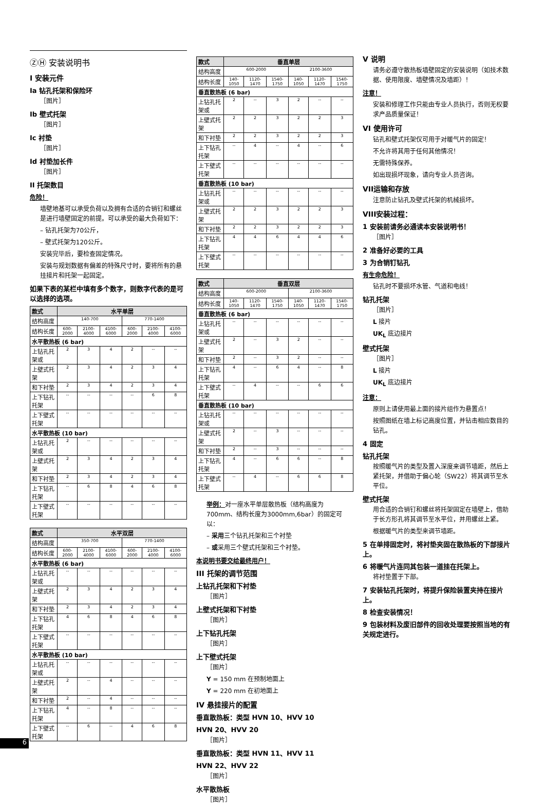ⓏⒽ 安装说明书
I 安装元件
Ia 钻孔托架和保险环
［图片］
Ib 壁式托架
［图片］
Ic 衬垫
［图片］
Id 衬垫加长件
［图片］
II 托架数目
危险！
墙壁地基可以承受负荷以及拥有合适的合销钉和螺丝是进行墙壁固定的前提。可以承受的最大负荷如下：
– 钻孔托架为70公斤，
– 壁式托架为120公斤。
安装完毕后，要检查固定情况。
安装与规划数据有偏差的特殊尺寸时，要将所有的悬挂接片和托架一起固定。
如果下表的某栏中填有多个数字，则数字代表的是可以选择的选项。
| 款式 | 水平单层 | | | | | |
| --- | --- | --- | --- | --- | --- | --- |
| 结构高度 | 140-700 | | | 770-1400 | | |
| 结构长度 | 600-2000 | 2100-4000 | 4100-6000 | 600-2000 | 2100-4000 | 4100-6000 |
| 水平散热板 (6 bar) | | | | | | |
| 上钻孔托架或 | 2 | 3 | 4 | 2 | -- | -- |
| 上壁式托架 | 2 | 3 | 4 | 2 | 3 | 4 |
| 和下衬垫 | 2 | 3 | 4 | 2 | 3 | 4 |
| 上下钻孔托架 | -- | -- | -- | -- | 6 | 8 |
| 上下壁式托架 | -- | -- | -- | -- | -- | -- |
| 水平散热板 (10 bar) | | | | | | |
| 上钻孔托架或 | 2 | -- | -- | -- | -- | -- |
| 上壁式托架 | 2 | 3 | 4 | 2 | 3 | 4 |
| 和下衬垫 | 2 | 3 | 4 | 2 | 3 | 4 |
| 上下钻孔托架 | -- | 6 | 8 | 4 | 6 | 8 |
| 上下壁式托架 | -- | -- | -- | -- | -- | -- |
| 款式 | 水平双层 | | | | | |
| --- | --- | --- | --- | --- | --- | --- |
| 结构高度 | 350-700 | | | 770-1400 | | |
| 结构长度 | 600-2000 | 2100-4000 | 4100-6000 | 600-2000 | 2100-4000 | 4100-6000 |
| 水平散热板 (6 bar) | | | | | | |
| 上钻孔托架或 | -- | -- | -- | -- | -- | -- |
| 上壁式托架 | 2 | 3 | 4 | 2 | 3 | 4 |
| 和下衬垫 | 2 | 3 | 4 | 2 | 3 | 4 |
| 上下钻孔托架 | 4 | 6 | 8 | 4 | 6 | 8 |
| 上下壁式托架 | -- | -- | -- | -- | -- | -- |
| 水平散热板 (10 bar) | | | | | | |
| 上钻孔托架或 | -- | -- | -- | -- | -- | -- |
| 上壁式托架 | 2 | -- | 4 | -- | -- | -- |
| 和下衬垫 | 2 | -- | 4 | -- | -- | -- |
| 上下钻孔托架 | 4 | -- | 8 | -- | -- | -- |
| 上下壁式托架 | -- | 6 | -- | 4 | 6 | 8 |
| 款式 | 垂直单层 | | | | | |
| --- | --- | --- | --- | --- | --- | --- |
| 结构高度 | 600-2000 | | | 2100-3600 | | |
| 结构长度 | 140-1050 | 1120-1470 | 1540-1750 | 140-1050 | 1120-1470 | 1540-1750 |
| 垂直散热板 (6 bar) | | | | | | |
| 上钻孔托架或 | 2 | -- | 3 | 2 | -- | -- |
| 上壁式托架 | 2 | 2 | 3 | 2 | 2 | 3 |
| 和下衬垫 | 2 | 2 | 3 | 2 | 2 | 3 |
| 上下钻孔托架 | -- | 4 | -- | 4 | -- | 6 |
| 上下壁式托架 | -- | -- | -- | -- | -- | -- |
| 垂直散热板 (10 bar) | | | | | | |
| 上钻孔托架或 | -- | -- | -- | -- | -- | -- |
| 上壁式托架 | 2 | 2 | 3 | 2 | 2 | 3 |
| 和下衬垫 | 2 | 2 | 3 | 2 | 2 | 3 |
| 上下钻孔托架 | 4 | 4 | 6 | 4 | 4 | 6 |
| 上下壁式托架 | -- | -- | -- | -- | -- | -- |
| 款式 | 垂直双层 | | | | | |
| --- | --- | --- | --- | --- | --- | --- |
| 结构高度 | 600-2000 | | | 2100-3600 | | |
| 结构长度 | 140-1050 | 1120-1470 | 1540-1750 | 140-1050 | 1120-1470 | 1540-1750 |
| 垂直散热板 (6 bar) | | | | | | |
| 上钻孔托架或 | -- | -- | -- | -- | -- | -- |
| 上壁式托架 | 2 | -- | 3 | 2 | -- | -- |
| 和下衬垫 | 2 | -- | 3 | 2 | -- | -- |
| 上下钻孔托架 | 4 | -- | 6 | 4 | -- | 8 |
| 上下壁式托架 | -- | 4 | -- | -- | 6 | 6 |
| 垂直散热板 (10 bar) | | | | | | |
| 上钻孔托架或 | -- | -- | -- | -- | -- | -- |
| 上壁式托架 | 2 | -- | 3 | -- | -- | -- |
| 和下衬垫 | 2 | -- | 3 | -- | -- | -- |
| 上下钻孔托架 | 4 | -- | 6 | 6 | -- | 8 |
| 上下壁式托架 | -- | 4 | -- | 6 | 6 | 8 |
举例：对一座水平单层散热板（结构高度为700mm、结构长度为3000mm,6bar）的固定可以：
– 采用三个钻孔托架和三个衬垫
– 或采用三个壁式托架和三个衬垫。
本说明书要交给最终用户！
III 托架的调节范围
上钻孔托架和下衬垫
［图片］
上壁式托架和下衬垫
［图片］
上下钻孔托架
［图片］
上下壁式托架
［图片］
Y = 150 mm 在预制地面上
Y = 220 mm 在初地面上
IV 悬挂接片的配置
垂直散热板：类型 HVN 10、HVV 10
HVN 20、HVV 20
［图片］
垂直散热板：类型 HVN 11、HVV 11
HVN 22、HVV 22
［图片］
水平散热板
［图片］
V 说明
请务必遵守散热板墙壁固定的安装说明（如技术数据、使用限度、墙壁情况及墙距）！
注意！
安装和修理工作只能由专业人员执行，否则无权要求产品质量保证！
VI 使用许可
钻孔和壁式托架仅可用于对暖气片的固定！
不允许将其用于任何其他情况！
无需特殊保养。
如出现损坏现象，请向专业人员咨询。
VII运输和存放
注意防止钻孔及壁式托架的机械损坏。
VIII安装过程：
1 安装前请务必通读本安装说明书！
［图片］
2 准备好必要的工具
3 为合销钉钻孔
有生命危险！
钻孔时不要损坏水管、气道和电线！
钻孔托架
［图片］
L 接片
UK<sub>L</sub> 底边接片
壁式托架
［图片］
L 接片
UK<sub>L</sub> 底边接片
注意：
原则上请使用最上面的接片组作为悬置点！
按照图纸在墙上标记高度位置，并钻击相应数目的钻孔。
4 固定
钻孔托架
按照暖气片的类型及置入深度来调节墙距，然后上紧托架，并借助于偏心轮（SW22）将其调节至水平位。
壁式托架
用合适的合销钉和螺丝将托架固定在墙壁上，借助于长方形孔将其调节至水平位，并用螺丝上紧。
根据暖气片的类型来调节墙距。
5 在单排固定时，将衬垫夹固在散热板的下部接片上。
6 将暖气片连同其包装一道挂在托架上。
将衬垫置于下部。
7 安装钻孔托架时，将提升保险装置夹持在接片上。
8 检查安装情况！
9 包装材料及废旧部件的回收处理要按照当地的有关规定进行。
6